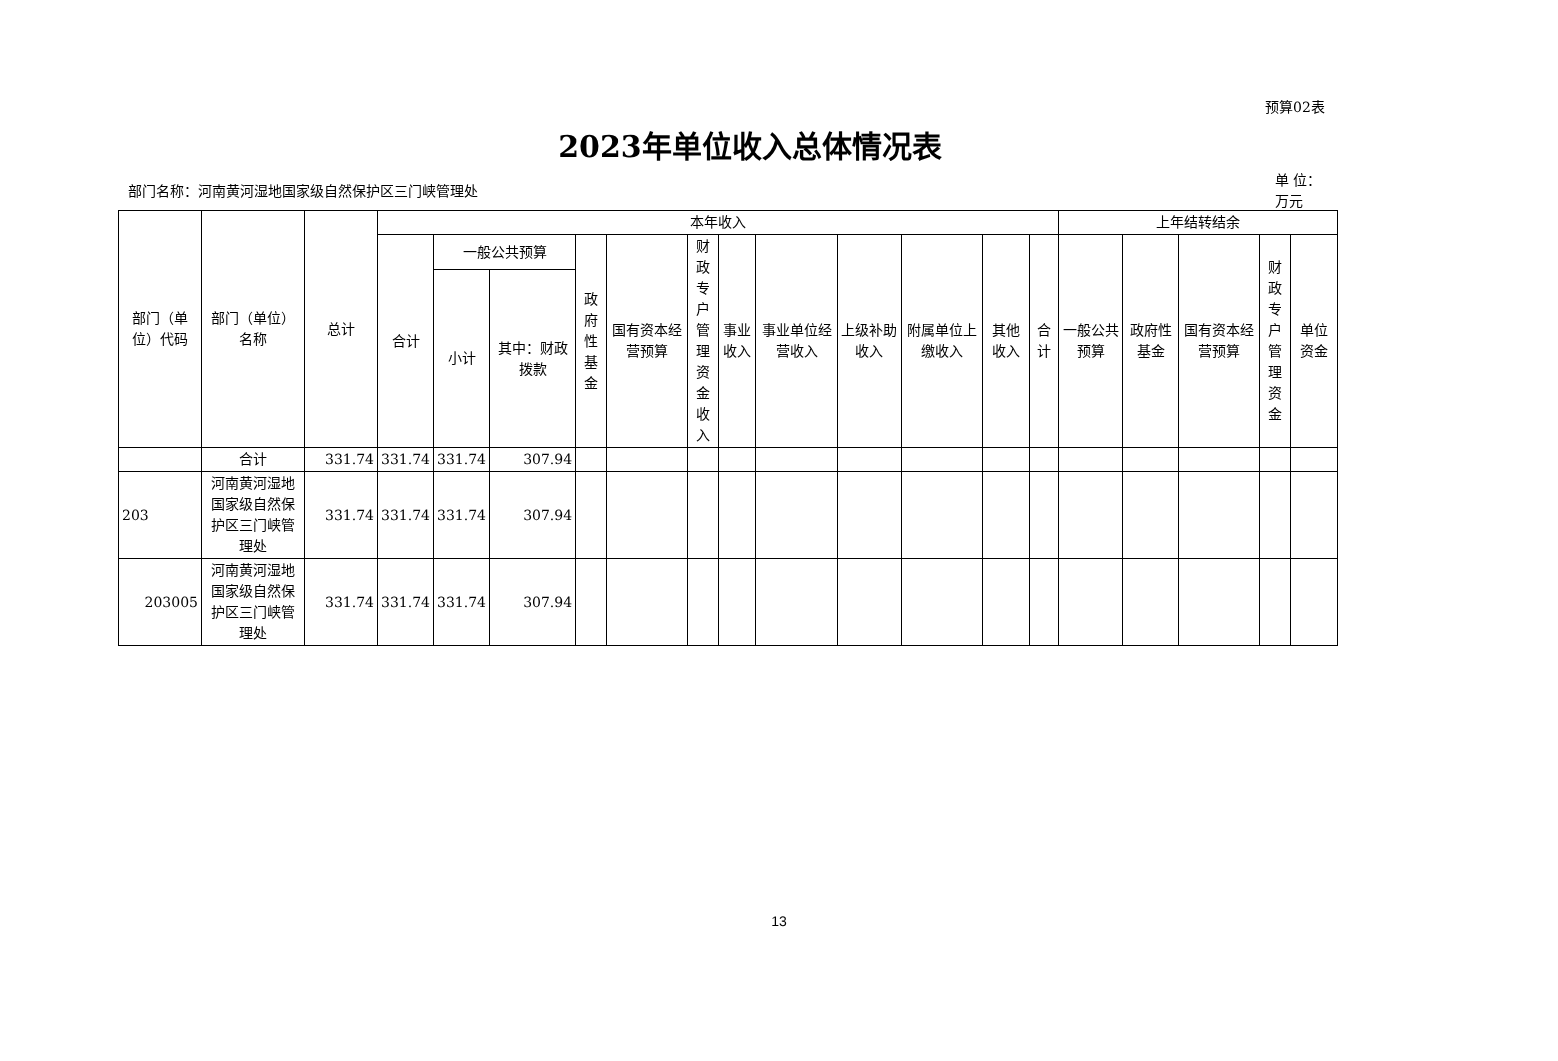预算02表
2023年单位收入总体情况表
部门名称：河南黄河湿地国家级自然保护区三门峡管理处
单 位：万元
| 部门（单位）代码 | 部门（单位）名称 | 总计 | 本年收入 | | | | | | | | | | | | 上年结转结余 | | | | |
| --- | --- | --- | --- | --- | --- | --- | --- | --- | --- | --- | --- | --- | --- | --- | --- | --- | --- | --- | --- |
| | | | 合计 | 一般公共预算 | | 政府性基金 | 国有资本经营预算 | 财政专户管理资金收入 | 事业收入 | 事业单位经营收入 | 上级补助收入 | 附属单位上缴收入 | 其他收入 | 合计 | 一般公共预算 | 政府性基金 | 国有资本经营预算 | 财政专户管理资金 | 单位资金 |
| | | | | 小计 | 其中：财政拨款 | | | | | | | | | | | | | | |
| | 合计 | 331.74 | 331.74 | 331.74 | 307.94 | | | | | | | | | | | | | | |
| 203 | 河南黄河湿地国家级自然保护区三门峡管理处 | 331.74 | 331.74 | 331.74 | 307.94 | | | | | | | | | | | | | | |
| 203005 | 河南黄河湿地国家级自然保护区三门峡管理处 | 331.74 | 331.74 | 331.74 | 307.94 | | | | | | | | | | | | | | |
13